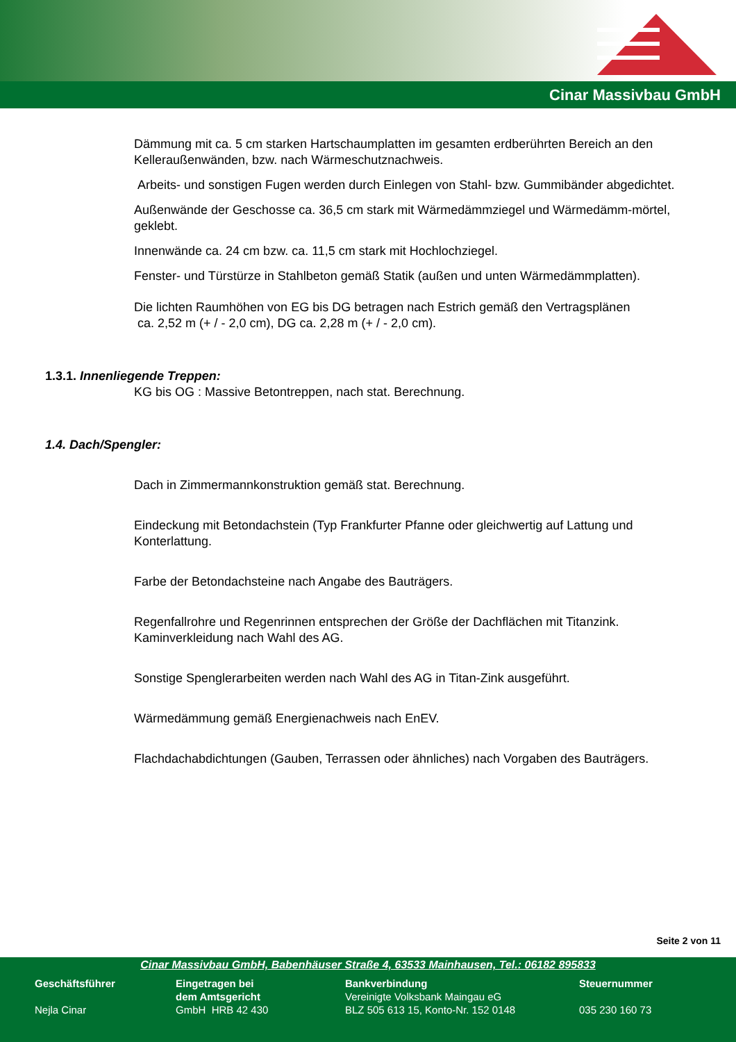Cinar Massivbau GmbH
Dämmung mit ca. 5 cm starken Hartschaumplatten im gesamten erdberührten Bereich an den Kelleraußenwänden, bzw. nach Wärmeschutznachweis.
Arbeits- und sonstigen Fugen werden durch Einlegen von Stahl- bzw. Gummibänder abgedichtet.
Außenwände der Geschosse ca. 36,5 cm stark mit Wärmedämmziegel und Wärmedämm-mörtel, geklebt.
Innenwände ca. 24 cm bzw. ca. 11,5 cm stark mit Hochlochziegel.
Fenster- und Türstürze in Stahlbeton gemäß Statik (außen und unten Wärmedämmplatten).
Die lichten Raumhöhen von EG bis DG betragen nach Estrich gemäß den Vertragsplänen
ca. 2,52 m (+ / - 2,0 cm), DG ca. 2,28 m (+ / - 2,0 cm).
1.3.1. Innenliegende Treppen:
KG bis OG : Massive Betontreppen, nach stat. Berechnung.
1.4. Dach/Spengler:
Dach in Zimmermannkonstruktion gemäß stat. Berechnung.
Eindeckung mit Betondachstein (Typ Frankfurter Pfanne oder gleichwertig auf Lattung und Konterlattung.
Farbe der Betondachsteine nach Angabe des Bauträgers.
Regenfallrohre und Regenrinnen entsprechen der Größe der Dachflächen mit Titanzink.
Kaminverkleidung nach Wahl des AG.
Sonstige Spenglerarbeiten werden nach Wahl des AG in Titan-Zink ausgeführt.
Wärmedämmung gemäß Energienachweis nach EnEV.
Flachdachabdichtungen (Gauben, Terrassen oder ähnliches) nach Vorgaben des Bauträgers.
Seite 2 von 11
Cinar Massivbau GmbH, Babenhäuser Straße 4, 63533 Mainhausen, Tel.: 06182 895833
Geschäftsführer
Nejla Cinar
Eingetragen bei
dem Amtsgericht
GmbH HRB 42 430
Bankverbindung
Vereinigte Volksbank Maingau eG
BLZ 505 613 15, Konto-Nr. 152 0148
Steuernummer
035 230 160 73